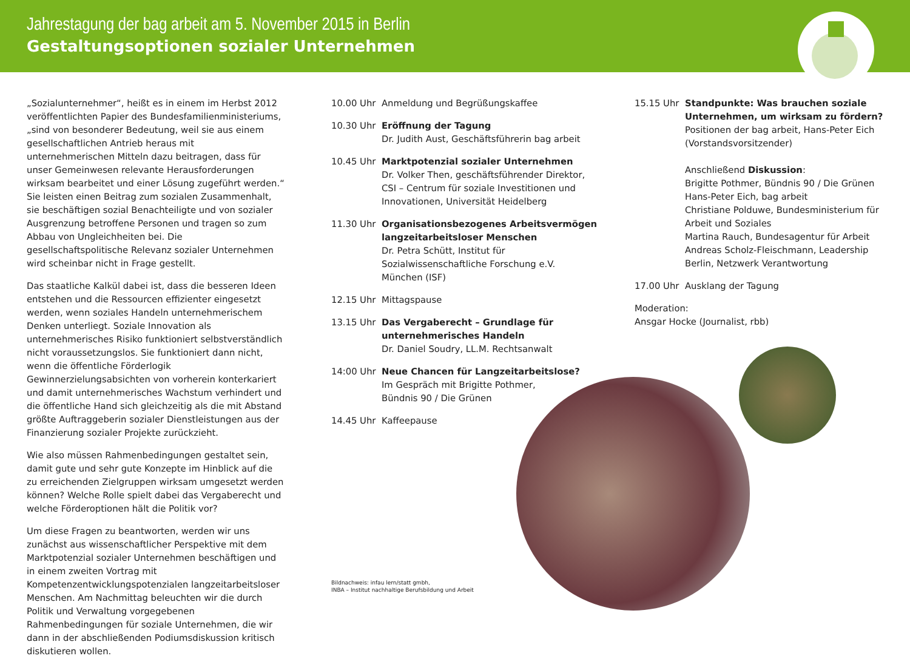Jahrestagung der bag arbeit am 5. November 2015 in Berlin
Gestaltungsoptionen sozialer Unternehmen
„Sozialunternehmer“, heißt es in einem im Herbst 2012 veröffentlichten Papier des Bundesfamilienministeriums, „sind von besonderer Bedeutung, weil sie aus einem gesellschaftlichen Antrieb heraus mit unternehmerischen Mitteln dazu beitragen, dass für unser Gemeinwesen relevante Herausforderungen wirksam bearbeitet und einer Lösung zugeführt werden.“ Sie leisten einen Beitrag zum sozialen Zusammenhalt, sie beschäftigen sozial Benachteiligte und von sozialer Ausgrenzung betroffene Personen und tragen so zum Abbau von Ungleichheiten bei. Die gesellschaftspolitische Relevanz sozialer Unternehmen wird scheinbar nicht in Frage gestellt.
Das staatliche Kalkül dabei ist, dass die besseren Ideen entstehen und die Ressourcen effizienter eingesetzt werden, wenn soziales Handeln unternehmerischem Denken unterliegt. Soziale Innovation als unternehmerisches Risiko funktioniert selbstverständlich nicht voraussetzungslos. Sie funktioniert dann nicht, wenn die öffentliche Förderlogik Gewinnerzielungsabsichten von vorherein konterkariert und damit unternehmerisches Wachstum verhindert und die öffentliche Hand sich gleichzeitig als die mit Abstand größte Auftraggeberin sozialer Dienstleistungen aus der Finanzierung sozialer Projekte zurückzieht.
Wie also müssen Rahmenbedingungen gestaltet sein, damit gute und sehr gute Konzepte im Hinblick auf die zu erreichenden Zielgruppen wirksam umgesetzt werden können? Welche Rolle spielt dabei das Vergaberecht und welche Förderoptionen hält die Politik vor?
Um diese Fragen zu beantworten, werden wir uns zunächst aus wissenschaftlicher Perspektive mit dem Marktpotenzial sozialer Unternehmen beschäftigen und in einem zweiten Vortrag mit Kompetenzentwicklungspotenzialen langzeitarbeitsloser Menschen. Am Nachmittag beleuchten wir die durch Politik und Verwaltung vorgegebenen Rahmenbedingungen für soziale Unternehmen, die wir dann in der abschließenden Podiumsdiskussion kritisch diskutieren wollen.
10.00 Uhr Anmeldung und Begrüßungskaffee
10.30 Uhr Eröffnung der Tagung
Dr. Judith Aust, Geschäftsführerin bag arbeit
10.45 Uhr Marktpotenzial sozialer Unternehmen
Dr. Volker Then, geschäftsführender Direktor, CSI – Centrum für soziale Investitionen und Innovationen, Universität Heidelberg
11.30 Uhr Organisationsbezogenes Arbeitsvermögen langzeitarbeitsloser Menschen
Dr. Petra Schütt, Institut für Sozialwissenschaftliche Forschung e.V. München (ISF)
12.15 Uhr Mittagspause
13.15 Uhr Das Vergaberecht – Grundlage für unternehmerisches Handeln
Dr. Daniel Soudry, LL.M. Rechtsanwalt
14:00 Uhr Neue Chancen für Langzeitarbeitslose?
Im Gespräch mit Brigitte Pothmer,
Bündnis 90 / Die Grünen
14.45 Uhr Kaffeepause
Bildnachweis: infau lern/statt gmbh,
INBA – Institut nachhaltige Berufsbildung und Arbeit
15.15 Uhr Standpunkte: Was brauchen soziale Unternehmen, um wirksam zu fördern?
Positionen der bag arbeit, Hans-Peter Eich (Vorstandsvorsitzender)
Anschließend Diskussion:
Brigitte Pothmer, Bündnis 90 / Die Grünen
Hans-Peter Eich, bag arbeit
Christiane Polduwe, Bundesministerium für Arbeit und Soziales
Martina Rauch, Bundesagentur für Arbeit
Andreas Scholz-Fleischmann, Leadership Berlin, Netzwerk Verantwortung
17.00 Uhr Ausklang der Tagung
Moderation:
Ansgar Hocke (Journalist, rbb)